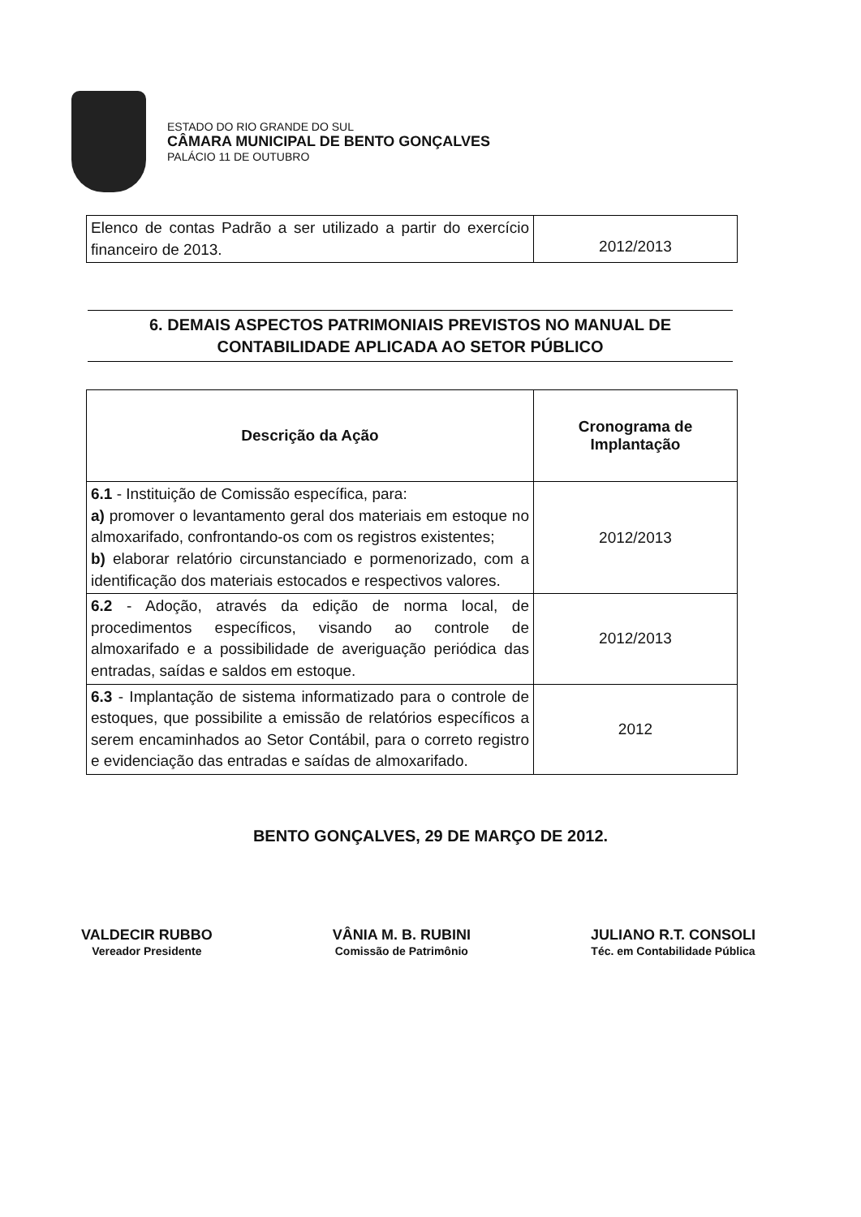ESTADO DO RIO GRANDE DO SUL
CÂMARA MUNICIPAL DE BENTO GONÇALVES
PALÁCIO 11 DE OUTUBRO
| Elenco de contas Padrão a ser utilizado a partir do exercício financeiro de 2013. | 2012/2013 |
6. DEMAIS ASPECTOS PATRIMONIAIS PREVISTOS NO MANUAL DE CONTABILIDADE APLICADA AO SETOR PÚBLICO
| Descrição da Ação | Cronograma de Implantação |
| --- | --- |
| 6.1 - Instituição de Comissão específica, para: a) promover o levantamento geral dos materiais em estoque no almoxarifado, confrontando-os com os registros existentes; b) elaborar relatório circunstanciado e pormenorizado, com a identificação dos materiais estocados e respectivos valores. | 2012/2013 |
| 6.2 - Adoção, através da edição de norma local, de procedimentos específicos, visando ao controle de almoxarifado e a possibilidade de averiguação periódica das entradas, saídas e saldos em estoque. | 2012/2013 |
| 6.3 - Implantação de sistema informatizado para o controle de estoques, que possibilite a emissão de relatórios específicos a serem encaminhados ao Setor Contábil, para o correto registro e evidenciação das entradas e saídas de almoxarifado. | 2012 |
BENTO GONÇALVES, 29 DE MARÇO DE 2012.
VALDECIR RUBBO
Vereador Presidente
VÂNIA M. B. RUBINI
Comissão de Patrimônio
JULIANO R.T. CONSOLI
Téc. em Contabilidade Pública